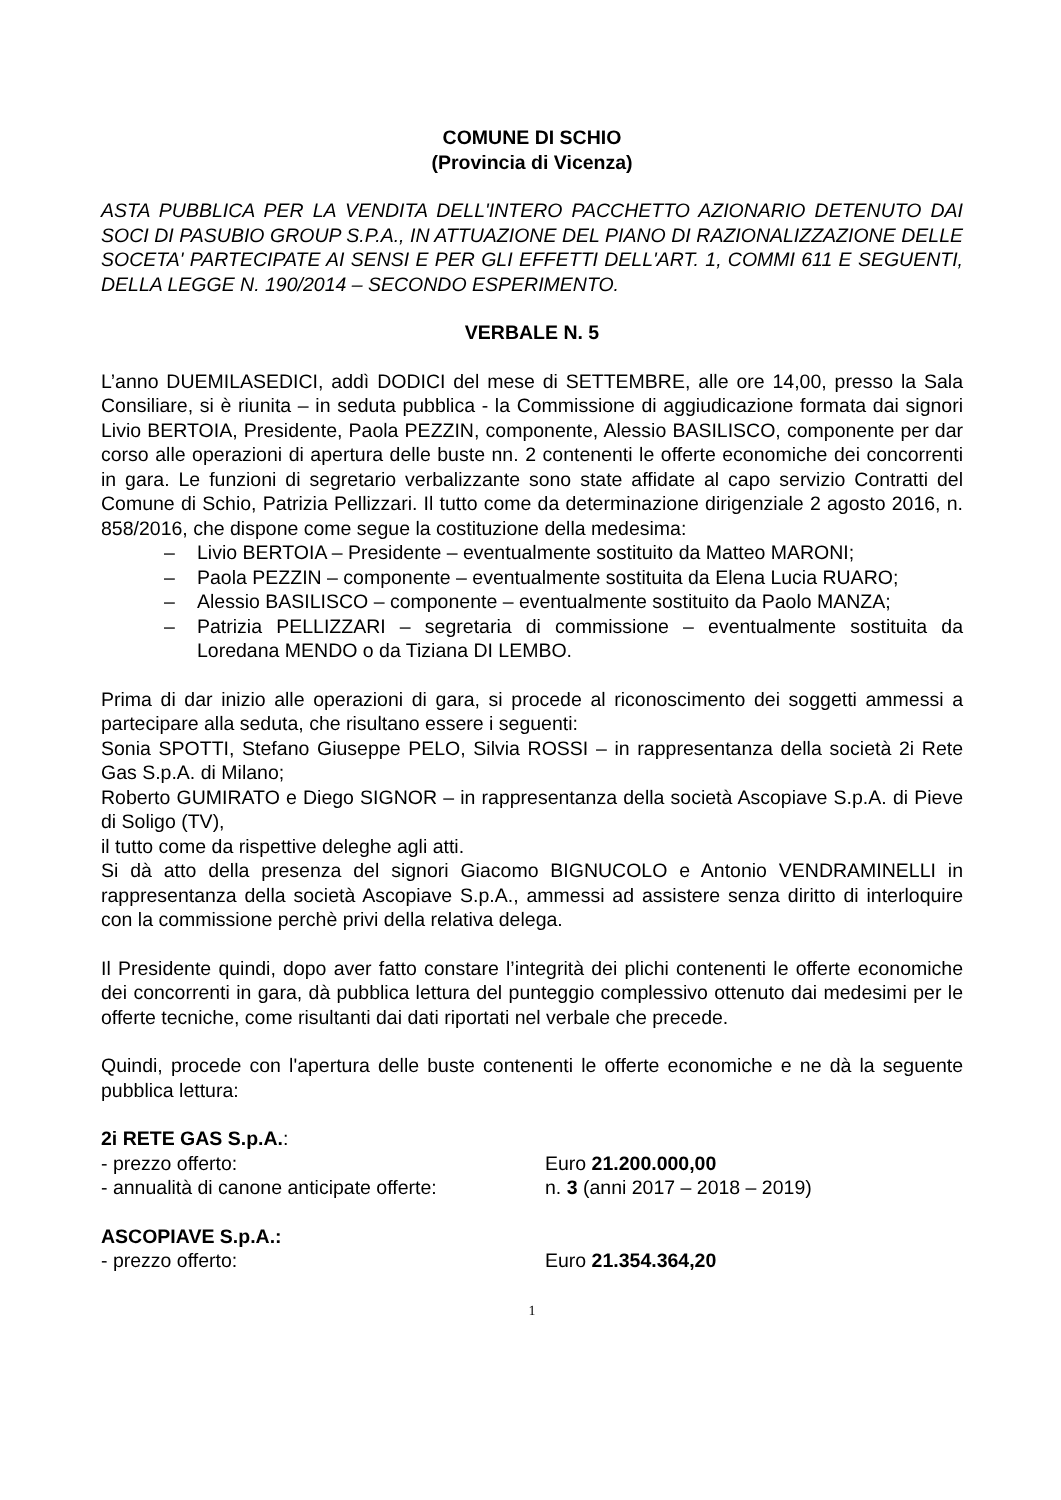COMUNE DI SCHIO
(Provincia di Vicenza)
ASTA PUBBLICA PER LA VENDITA DELL'INTERO PACCHETTO AZIONARIO DETENUTO DAI SOCI DI PASUBIO GROUP S.P.A., IN ATTUAZIONE DEL PIANO DI RAZIONALIZZAZIONE DELLE SOCETA' PARTECIPATE AI SENSI E PER GLI EFFETTI DELL'ART. 1, COMMI 611 E SEGUENTI, DELLA LEGGE N. 190/2014 – SECONDO ESPERIMENTO.
VERBALE N. 5
L’anno DUEMILASEDICI, addì DODICI del mese di SETTEMBRE, alle ore 14,00, presso la Sala Consiliare, si è riunita – in seduta pubblica - la Commissione di aggiudicazione formata dai signori Livio BERTOIA, Presidente, Paola PEZZIN, componente, Alessio BASILISCO, componente per dar corso alle operazioni di apertura delle buste nn. 2 contenenti le offerte economiche dei concorrenti in gara. Le funzioni di segretario verbalizzante sono state affidate al capo servizio Contratti del Comune di Schio, Patrizia Pellizzari. Il tutto come da determinazione dirigenziale 2 agosto 2016, n. 858/2016, che dispone come segue la costituzione della medesima:
– Livio BERTOIA – Presidente – eventualmente sostituito da Matteo MARONI;
– Paola PEZZIN – componente – eventualmente sostituita da Elena Lucia RUARO;
– Alessio BASILISCO – componente – eventualmente sostituito da Paolo MANZA;
– Patrizia PELLIZZARI – segretaria di commissione – eventualmente sostituita da Loredana MENDO o da Tiziana DI LEMBO.
Prima di dar inizio alle operazioni di gara, si procede al riconoscimento dei soggetti ammessi a partecipare alla seduta, che risultano essere i seguenti:
Sonia SPOTTI, Stefano Giuseppe PELO, Silvia ROSSI – in rappresentanza della società 2i Rete Gas S.p.A. di Milano;
Roberto GUMIRATO e Diego SIGNOR – in rappresentanza della società Ascopiave S.p.A. di Pieve di Soligo (TV),
il tutto come da rispettive deleghe agli atti.
Si dà atto della presenza del signori Giacomo BIGNUCOLO e Antonio VENDRAMINELLI in rappresentanza della società Ascopiave S.p.A., ammessi ad assistere senza diritto di interloquire con la commissione perchè privi della relativa delega.
Il Presidente quindi, dopo aver fatto constare l’integrità dei plichi contenenti le offerte economiche dei concorrenti in gara, dà pubblica lettura del punteggio complessivo ottenuto dai medesimi per le offerte tecniche, come risultanti dai dati riportati nel verbale che precede.
Quindi, procede con l'apertura delle buste contenenti le offerte economiche e ne dà la seguente pubblica lettura:
2i RETE GAS S.p.A.:
- prezzo offerto: Euro 21.200.000,00
- annualità di canone anticipate offerte:
n. 3 (anni 2017 – 2018 – 2019)
ASCOPIAVE S.p.A.:
- prezzo offerto: Euro 21.354.364,20
1